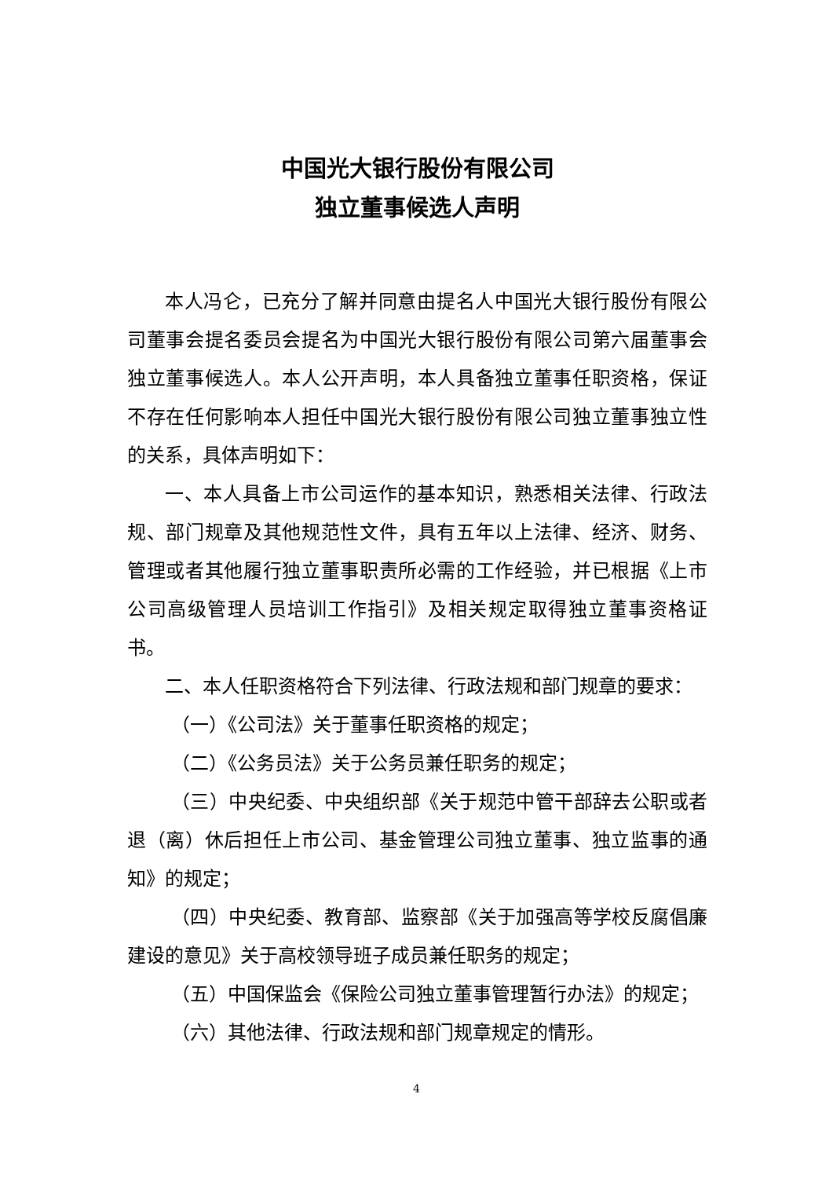中国光大银行股份有限公司
独立董事候选人声明
本人冯仑，已充分了解并同意由提名人中国光大银行股份有限公司董事会提名委员会提名为中国光大银行股份有限公司第六届董事会独立董事候选人。本人公开声明，本人具备独立董事任职资格，保证不存在任何影响本人担任中国光大银行股份有限公司独立董事独立性的关系，具体声明如下：
一、本人具备上市公司运作的基本知识，熟悉相关法律、行政法规、部门规章及其他规范性文件，具有五年以上法律、经济、财务、管理或者其他履行独立董事职责所必需的工作经验，并已根据《上市公司高级管理人员培训工作指引》及相关规定取得独立董事资格证书。
二、本人任职资格符合下列法律、行政法规和部门规章的要求：
（一）《公司法》关于董事任职资格的规定；
（二）《公务员法》关于公务员兼任职务的规定；
（三）中央纪委、中央组织部《关于规范中管干部辞去公职或者退（离）休后担任上市公司、基金管理公司独立董事、独立监事的通知》的规定；
（四）中央纪委、教育部、监察部《关于加强高等学校反腐倡廉建设的意见》关于高校领导班子成员兼任职务的规定；
（五）中国保监会《保险公司独立董事管理暂行办法》的规定；
（六）其他法律、行政法规和部门规章规定的情形。
4